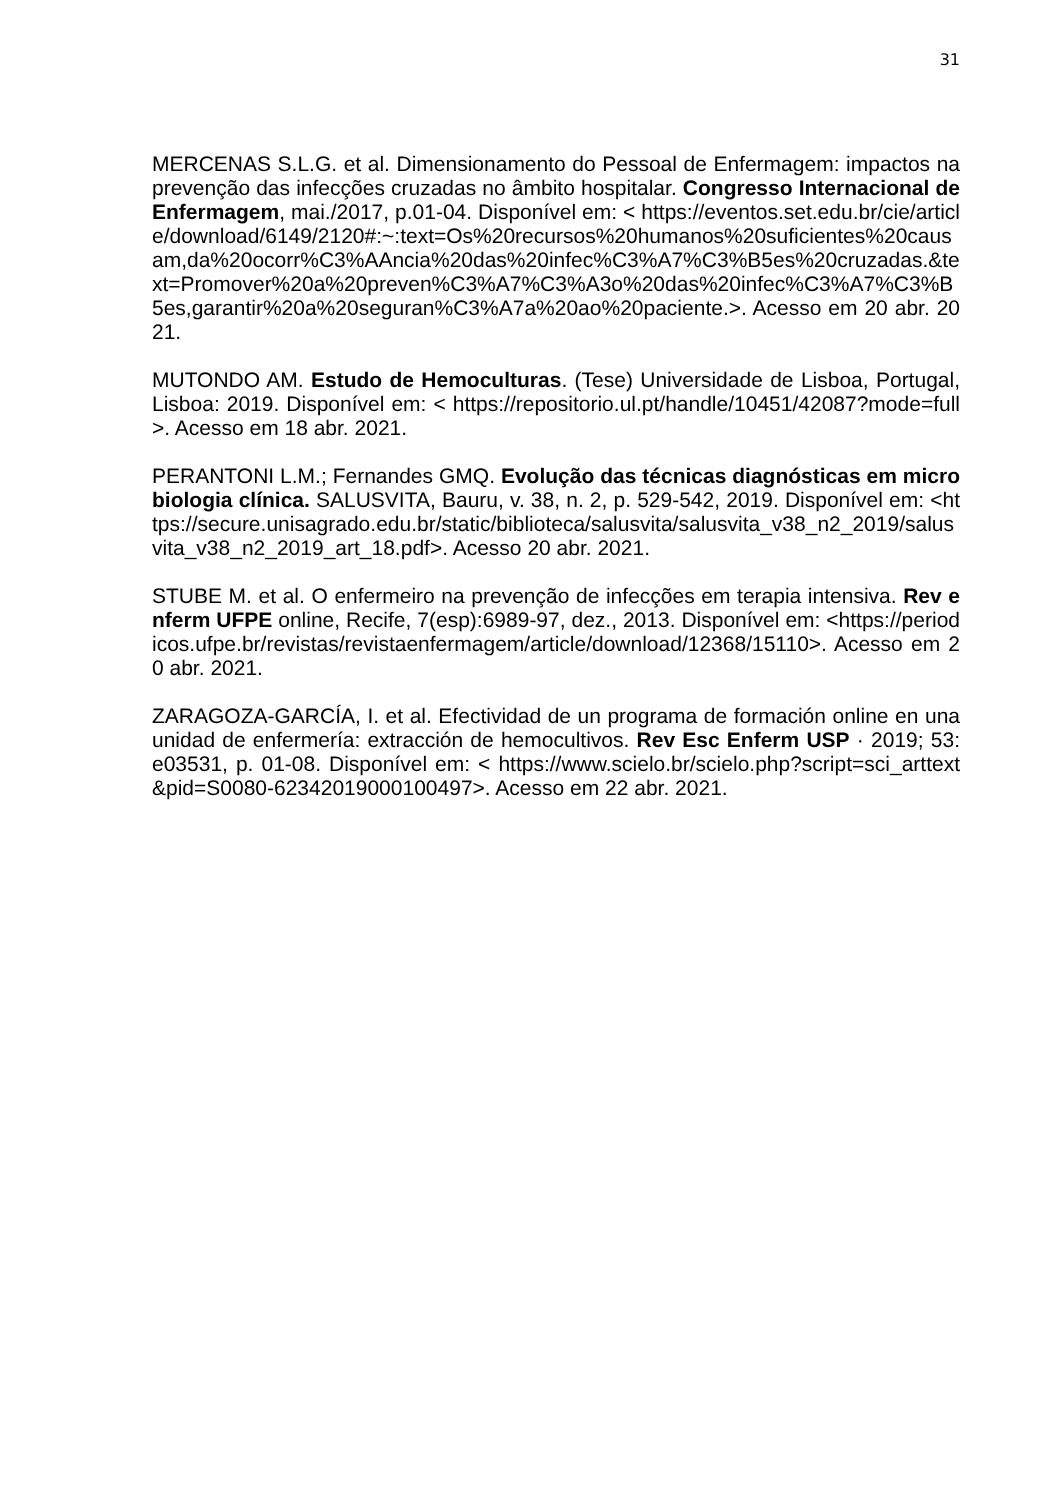31
MERCENAS S.L.G. et al. Dimensionamento do Pessoal de Enfermagem: impactos na prevenção das infecções cruzadas no âmbito hospitalar. Congresso Internacional de Enfermagem, mai./2017, p.01-04. Disponível em: < https://eventos.set.edu.br/cie/article/download/6149/2120#:~:text=Os%20recursos%20humanos%20suficientes%20causam,da%20ocorr%C3%AAncia%20das%20infec%C3%A7%C3%B5es%20cruzadas.&text=Promover%20a%20preven%C3%A7%C3%A3o%20das%20infec%C3%A7%C3%B5es,garantir%20a%20seguran%C3%A7a%20ao%20paciente.>. Acesso em 20 abr. 2021.
MUTONDO AM. Estudo de Hemoculturas. (Tese) Universidade de Lisboa, Portugal, Lisboa: 2019. Disponível em: < https://repositorio.ul.pt/handle/10451/42087?mode=full >. Acesso em 18 abr. 2021.
PERANTONI L.M.; Fernandes GMQ. Evolução das técnicas diagnósticas em microbiologia clínica. SALUSVITA, Bauru, v. 38, n. 2, p. 529-542, 2019. Disponível em: <https://secure.unisagrado.edu.br/static/biblioteca/salusvita/salusvita_v38_n2_2019/salusvita_v38_n2_2019_art_18.pdf>. Acesso 20 abr. 2021.
STUBE M. et al. O enfermeiro na prevenção de infecções em terapia intensiva. Rev enferm UFPE online, Recife, 7(esp):6989-97, dez., 2013. Disponível em: <https://periodicos.ufpe.br/revistas/revistaenfermagem/article/download/12368/15110>. Acesso em 20 abr. 2021.
ZARAGOZA-GARCÍA, I. et al. Efectividad de un programa de formación online en una unidad de enfermería: extracción de hemocultivos. Rev Esc Enferm USP · 2019; 53: e03531, p. 01-08. Disponível em: < https://www.scielo.br/scielo.php?script=sci_arttext&pid=S0080-62342019000100497>. Acesso em 22 abr. 2021.